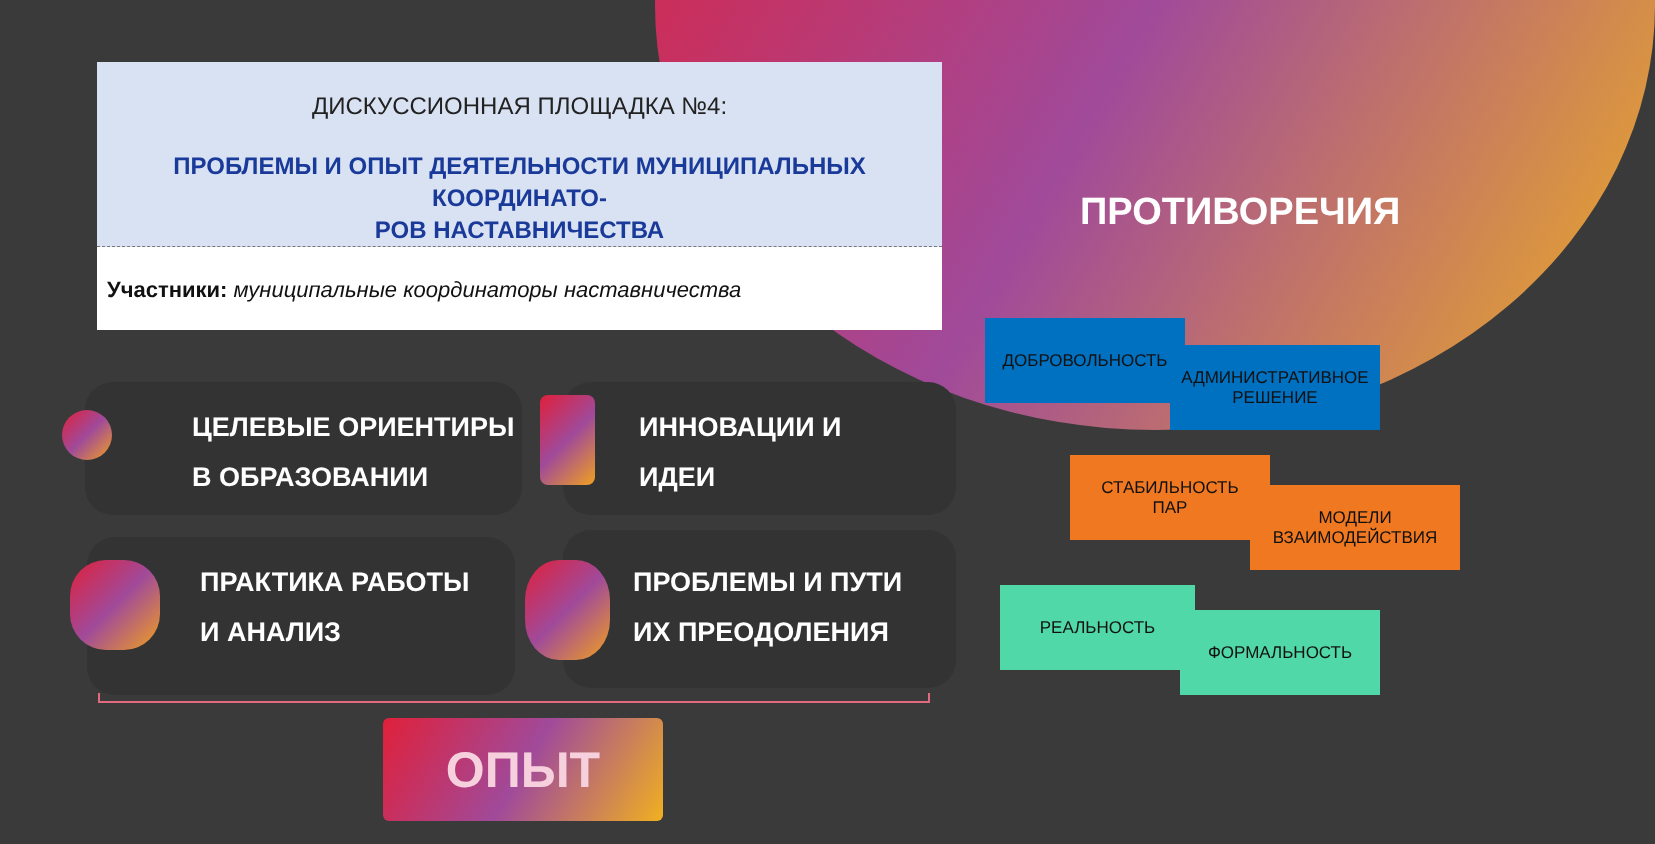ДИСКУССИОННАЯ ПЛОЩАДКА №4:
ПРОБЛЕМЫ И ОПЫТ ДЕЯТЕЛЬНОСТИ МУНИЦИПАЛЬНЫХ КООРДИНАТО-
РОВ НАСТАВНИЧЕСТВА
Участники: муниципальные координаторы наставничества
ПРОТИВОРЕЧИЯ
ЦЕЛЕВЫЕ ОРИЕНТИРЫ
В ОБРАЗОВАНИИ
ИННОВАЦИИ И
ИДЕИ
ПРАКТИКА РАБОТЫ
И АНАЛИЗ
ПРОБЛЕМЫ И ПУТИ
ИХ ПРЕОДОЛЕНИЯ
ОПЫТ
ДОБРОВОЛЬНОСТЬ
АДМИНИСТРАТИВНОЕ
РЕШЕНИЕ
СТАБИЛЬНОСТЬ
ПАР
МОДЕЛИ
ВЗАИМОДЕЙСТВИЯ
РЕАЛЬНОСТЬ
ФОРМАЛЬНОСТЬ